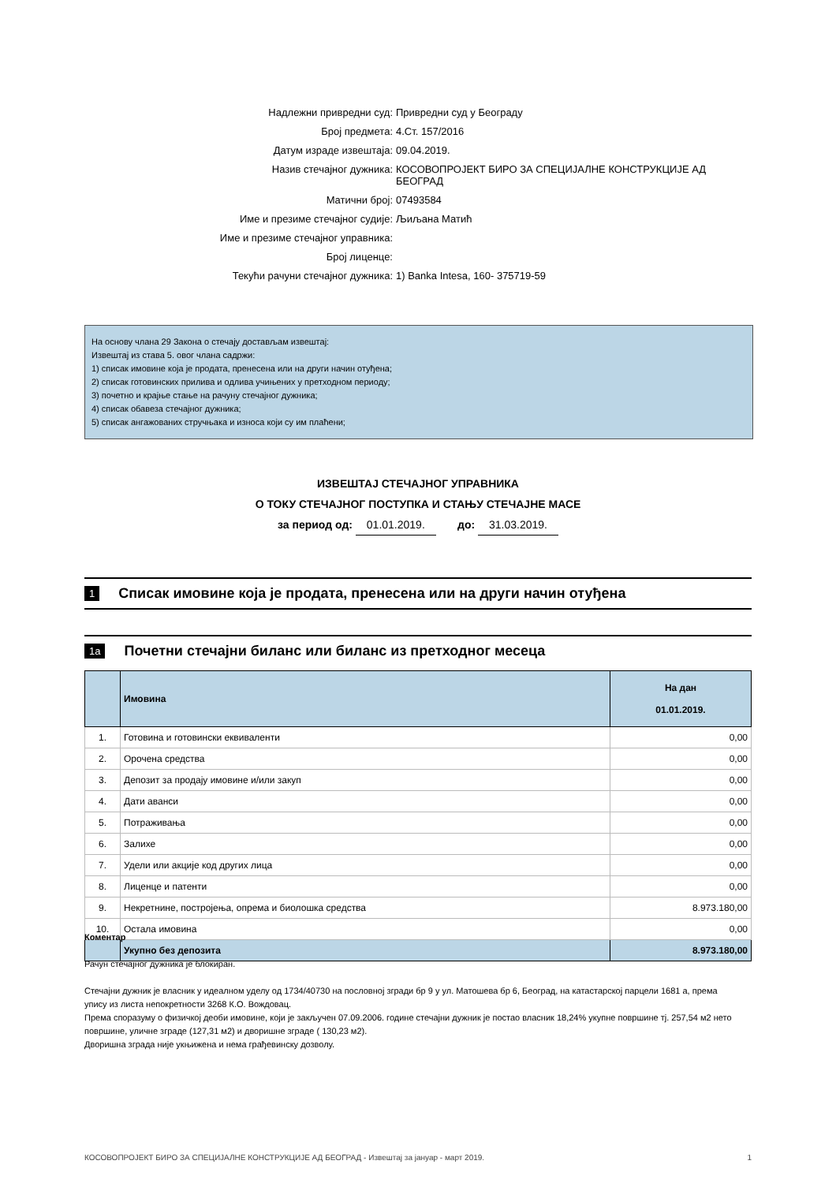Надлежни привредни суд: Привредни суд у Београду
Број предмета: 4.Ст. 157/2016
Датум израде извештаја: 09.04.2019.
Назив стечајног дужника: КОСОВОПРОЈЕКТ БИРО ЗА СПЕЦИЈАЛНЕ КОНСТРУКЦИЈЕ АД БЕОГРАД
Матични број: 07493584
Име и презиме стечајног судије: Љиљана Матић
Име и презиме стечајног управника:
Број лиценце:
Текући рачуни стечајног дужника: 1) Banka Intesa, 160- 375719-59
На основу члана 29 Закона о стечају достављам извештај:
Извештај из става 5. овог члана садржи:
1) списак имовине која је продата, пренесена или на други начин отуђена;
2) списак готовинских прилива и одлива учињених у претходном периоду;
3) почетно и крајње стање на рачуну стечајног дужника;
4) списак обавеза стечајног дужника;
5) списак ангажованих стручњака и износа који су им плаћени;
ИЗВЕШТАЈ СТЕЧАЈНОГ УПРАВНИКА
О ТОКУ СТЕЧАЈНОГ ПОСТУПКА И СТАЊУ СТЕЧАЈНЕ МАСЕ
за период од: 01.01.2019. до: 31.03.2019.
1 Списак имовине која је продата, пренесена или на други начин отуђена
1a Почетни стечајни биланс или биланс из претходног месеца
| | Имовина | На дан 01.01.2019. |
| --- | --- | --- |
| 1. | Готовина и готовински еквиваленти | 0,00 |
| 2. | Орочена средства | 0,00 |
| 3. | Депозит за продају имовине и/или закуп | 0,00 |
| 4. | Дати аванси | 0,00 |
| 5. | Потраживања | 0,00 |
| 6. | Залихе | 0,00 |
| 7. | Удели или акције код других лица | 0,00 |
| 8. | Лиценце и патенти | 0,00 |
| 9. | Некретнине, постројења, опрема и биолошка средства | 8.973.180,00 |
| 10. | Остала имовина | 0,00 |
| | Укупно без депозита | 8.973.180,00 |
Коментар
Рачун стечајног дужника је блокиран.
Стечајни дужник је власник у идеалном уделу од 1734/40730 на пословној згради бр 9 у ул. Матошева бр 6, Београд, на катастарској парцели 1681 а, према упису из листа непокретности 3268 К.О. Вождовац.
Према споразуму о физичкој деоби имовине, који је закључен 07.09.2006. године стечајни дужник је постао власник 18,24% укупне површине тј. 257,54 м2 нето површине, уличне зграде (127,31 м2) и дворишне зграде ( 130,23 м2).
Дворишна зграда није укњижена и нема грађевинску дозволу.
КОСОВОПРОЈЕКТ БИРО ЗА СПЕЦИЈАЛНЕ КОНСТРУКЦИЈЕ АД БЕОГРАД - Извештај за јануар - март 2019. 1